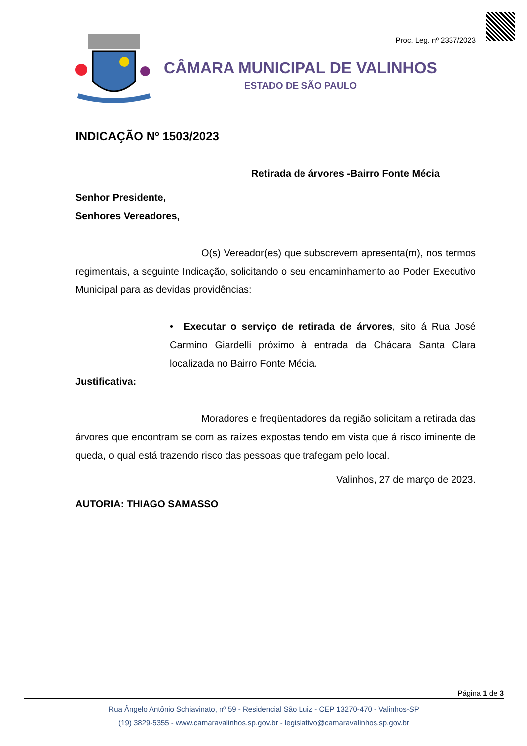Proc. Leg. nº 2337/2023
CÂMARA MUNICIPAL DE VALINHOS
ESTADO DE SÃO PAULO
INDICAÇÃO Nº 1503/2023
Retirada de árvores -Bairro Fonte Mécia
Senhor Presidente,
Senhores Vereadores,
O(s) Vereador(es) que subscrevem apresenta(m), nos termos regimentais, a seguinte Indicação, solicitando o seu encaminhamento ao Poder Executivo Municipal para as devidas providências:
• Executar o serviço de retirada de árvores, sito á Rua José Carmino Giardelli próximo à entrada da Chácara Santa Clara localizada no Bairro Fonte Mécia.
Justificativa:
Moradores e freqüentadores da região solicitam a retirada das árvores que encontram se com as raízes expostas tendo em vista que á risco iminente de queda, o qual está trazendo risco das pessoas que trafegam pelo local.
Valinhos, 27 de março de 2023.
AUTORIA: THIAGO SAMASSO
Página 1 de 3
Rua Ângelo Antônio Schiavinato, nº 59 - Residencial São Luiz - CEP 13270-470 - Valinhos-SP
(19) 3829-5355 - www.camaravalinhos.sp.gov.br - legislativo@camaravalinhos.sp.gov.br